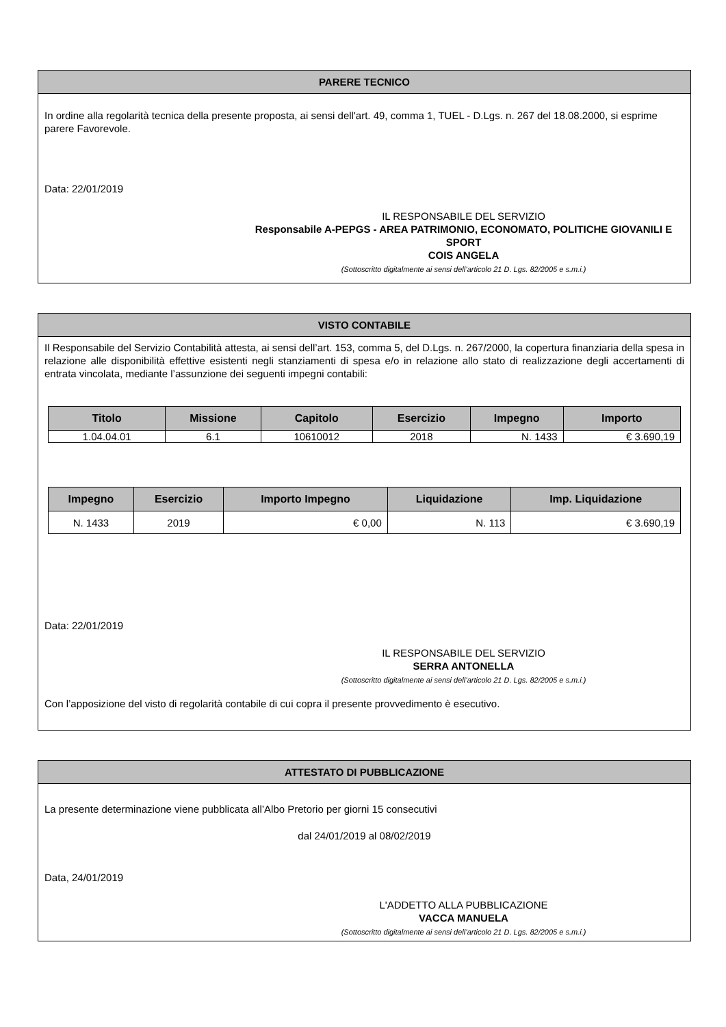PARERE TECNICO
In ordine alla regolarità tecnica della presente proposta, ai sensi dell'art. 49, comma 1, TUEL - D.Lgs. n. 267 del 18.08.2000, si esprime parere Favorevole.
Data: 22/01/2019
IL RESPONSABILE DEL SERVIZIO
Responsabile A-PEPGS - AREA PATRIMONIO, ECONOMATO, POLITICHE GIOVANILI E SPORT
COIS ANGELA
(Sottoscritto digitalmente ai sensi dell’articolo 21 D. Lgs. 82/2005 e s.m.i.)
VISTO CONTABILE
Il Responsabile del Servizio Contabilità attesta, ai sensi dell’art. 153, comma 5, del D.Lgs. n. 267/2000, la copertura finanziaria della spesa in relazione alle disponibilità effettive esistenti negli stanziamenti di spesa e/o in relazione allo stato di realizzazione degli accertamenti di entrata vincolata, mediante l’assunzione dei seguenti impegni contabili:
| Titolo | Missione | Capitolo | Esercizio | Impegno | Importo |
| --- | --- | --- | --- | --- | --- |
| 1.04.04.01 | 6.1 | 10610012 | 2018 | N. 1433 | € 3.690,19 |
| Impegno | Esercizio | Importo Impegno | Liquidazione | Imp. Liquidazione |
| --- | --- | --- | --- | --- |
| N. 1433 | 2019 | € 0,00 | N. 113 | € 3.690,19 |
Data: 22/01/2019
IL RESPONSABILE DEL SERVIZIO
SERRA ANTONELLA
(Sottoscritto digitalmente ai sensi dell’articolo 21 D. Lgs. 82/2005 e s.m.i.)
Con l’apposizione del visto di regolarità contabile di cui copra il presente provvedimento è esecutivo.
ATTESTATO DI PUBBLICAZIONE
La presente determinazione viene pubblicata all’Albo Pretorio per giorni 15 consecutivi
dal 24/01/2019 al 08/02/2019
Data, 24/01/2019
L'ADDETTO ALLA PUBBLICAZIONE
VACCA MANUELA
(Sottoscritto digitalmente ai sensi dell’articolo 21 D. Lgs. 82/2005 e s.m.i.)